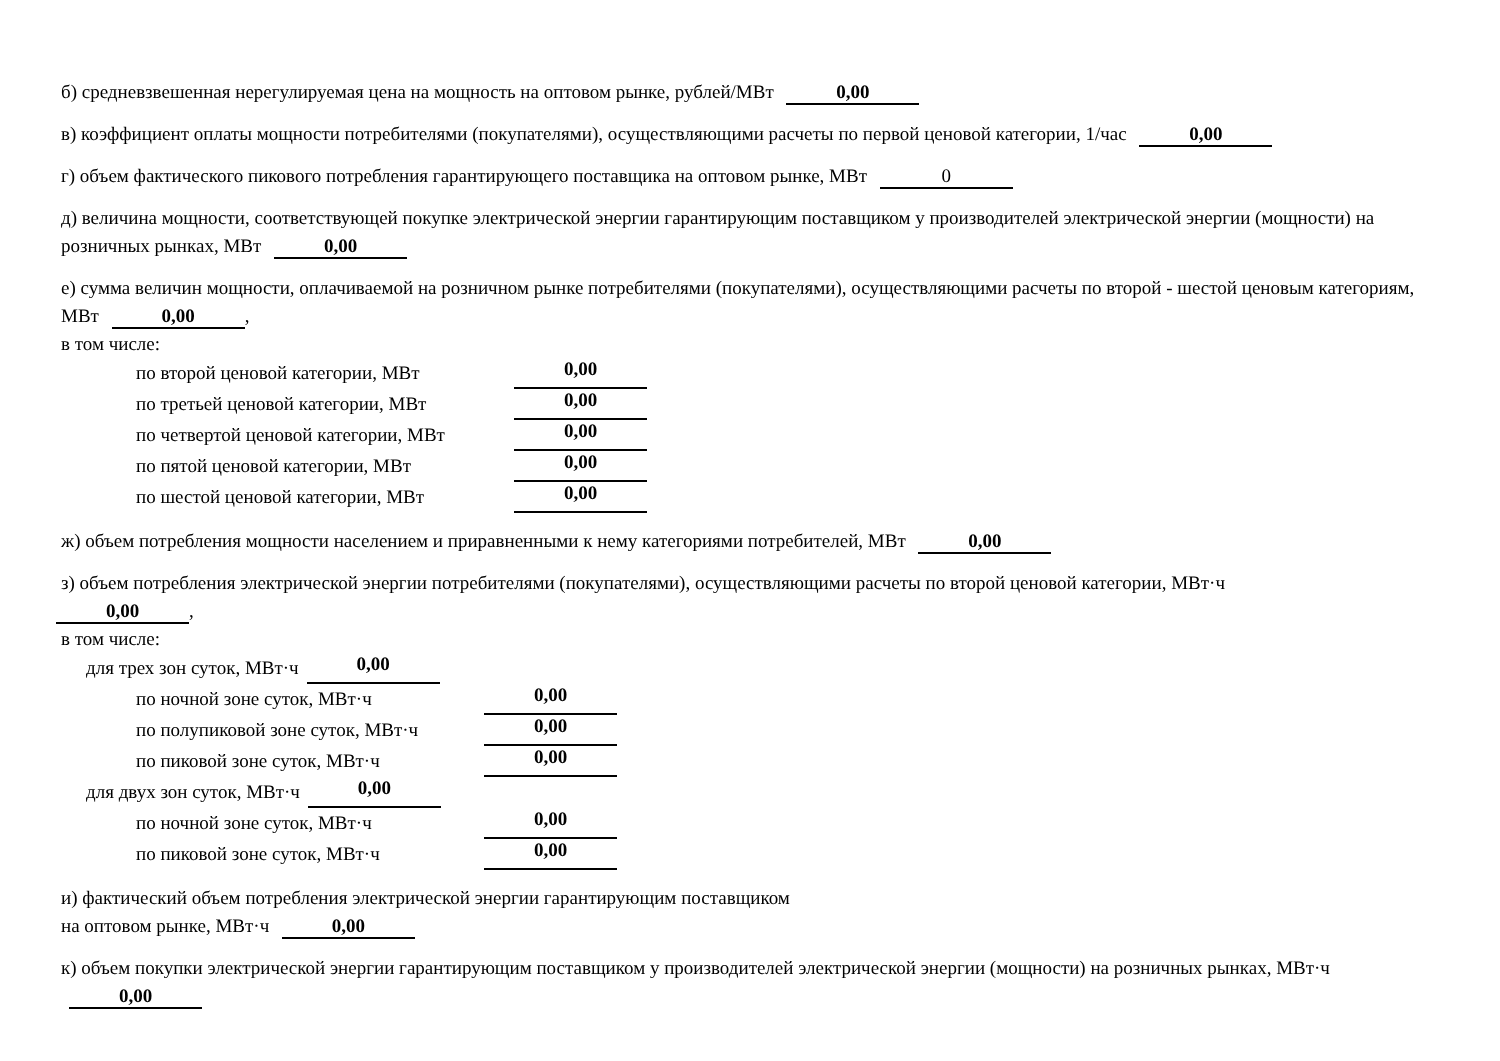б) средневзвешенная нерегулируемая цена на мощность на оптовом рынке, рублей/МВт 0,00
в) коэффициент оплаты мощности потребителями (покупателями), осуществляющими расчеты по первой ценовой категории, 1/час 0,00
г) объем фактического пикового потребления гарантирующего поставщика на оптовом рынке, МВт 0
д) величина мощности, соответствующей покупке электрической энергии гарантирующим поставщиком у производителей электрической энергии (мощности) на розничных рынках, МВт 0,00
е) сумма величин мощности, оплачиваемой на розничном рынке потребителями (покупателями), осуществляющими расчеты по второй - шестой ценовым категориям, МВт 0,00,
в том числе:
по второй ценовой категории, МВт 0,00
по третьей ценовой категории, МВт 0,00
по четвертой ценовой категории, МВт 0,00
по пятой ценовой категории, МВт 0,00
по шестой ценовой категории, МВт 0,00
ж) объем потребления мощности населением и приравненными к нему категориями потребителей, МВт 0,00
з) объем потребления электрической энергии потребителями (покупателями), осуществляющими расчеты по второй ценовой категории, МВт·ч
0,00,
в том числе:
для трех зон суток, МВт·ч 0,00
по ночной зоне суток, МВт·ч 0,00
по полупиковой зоне суток, МВт·ч 0,00
по пиковой зоне суток, МВт·ч 0,00
для двух зон суток, МВт·ч 0,00
по ночной зоне суток, МВт·ч 0,00
по пиковой зоне суток, МВт·ч 0,00
и) фактический объем потребления электрической энергии гарантирующим поставщиком
на оптовом рынке, МВт·ч 0,00
к) объем покупки электрической энергии гарантирующим поставщиком у производителей электрической энергии (мощности) на розничных рынках, МВт·ч 0,00